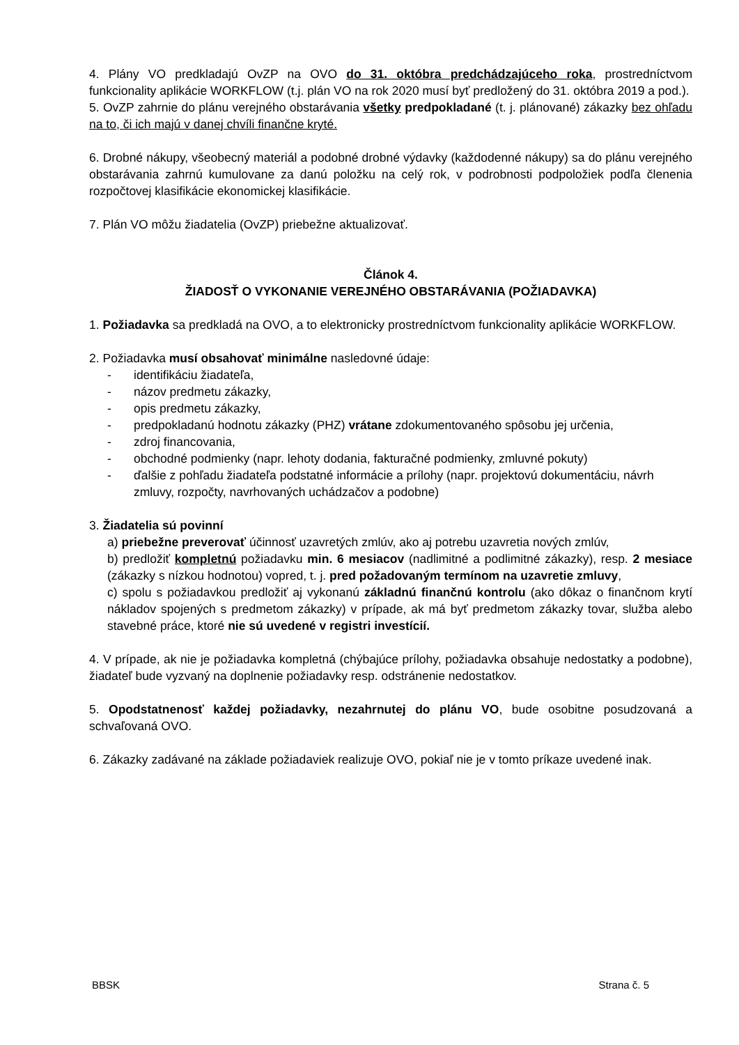4. Plány VO predkladajú OvZP na OVO do 31. októbra predchádzajúceho roka, prostredníctvom funkcionality aplikácie WORKFLOW (t.j. plán VO na rok 2020 musí byť predložený do 31. októbra 2019 a pod.).
5. OvZP zahrnie do plánu verejného obstarávania všetky predpokladané (t. j. plánované) zákazky bez ohľadu na to, či ich majú v danej chvíli finančne kryté.
6. Drobné nákupy, všeobecný materiál a podobné drobné výdavky (každodenné nákupy) sa do plánu verejného obstarávania zahrnú kumulovane za danú položku na celý rok, v podrobnosti podpoložiek podľa členenia rozpočtovej klasifikácie ekonomickej klasifikácie.
7. Plán VO môžu žiadatelia (OvZP) priebežne aktualizovať.
Článok 4.
ŽIADOSŤ O VYKONANIE VEREJNÉHO OBSTARÁVANIA (POŽIADAVKA)
1. Požiadavka sa predkladá na OVO, a to elektronicky prostredníctvom funkcionality aplikácie WORKFLOW.
2. Požiadavka musí obsahovať minimálne nasledovné údaje:
- identifikáciu žiadateľa,
- názov predmetu zákazky,
- opis predmetu zákazky,
- predpokladanú hodnotu zákazky (PHZ) vrátane zdokumentovaného spôsobu jej určenia,
- zdroj financovania,
- obchodné podmienky (napr. lehoty dodania, fakturačné podmienky, zmluvné pokuty)
- ďalšie z pohľadu žiadateľa podstatné informácie a prílohy (napr. projektovú dokumentáciu, návrh zmluvy, rozpočty, navrhovaných uchádzačov a podobne)
3. Žiadatelia sú povinní
a) priebežne preverovať účinnosť uzavretých zmlúv, ako aj potrebu uzavretia nových zmlúv,
b) predložiť kompletnú požiadavku min. 6 mesiacov (nadlimitné a podlimitné zákazky), resp. 2 mesiace (zákazky s nízkou hodnotou) vopred, t. j. pred požadovaným termínom na uzavretie zmluvy,
c) spolu s požiadavkou predložiť aj vykonanú základnú finančnú kontrolu (ako dôkaz o finančnom krytí nákladov spojených s predmetom zákazky) v prípade, ak má byť predmetom zákazky tovar, služba alebo stavebné práce, ktoré nie sú uvedené v registri investícií.
4. V prípade, ak nie je požiadavka kompletná (chýbajúce prílohy, požiadavka obsahuje nedostatky a podobne), žiadateľ bude vyzvaný na doplnenie požiadavky resp. odstránenie nedostatkov.
5. Opodstatnenosť každej požiadavky, nezahrnutej do plánu VO, bude osobitne posudzovaná a schvaľovaná OVO.
6. Zákazky zadávané na základe požiadaviek realizuje OVO, pokiaľ nie je v tomto príkaze uvedené inak.
BBSK Strana č. 5